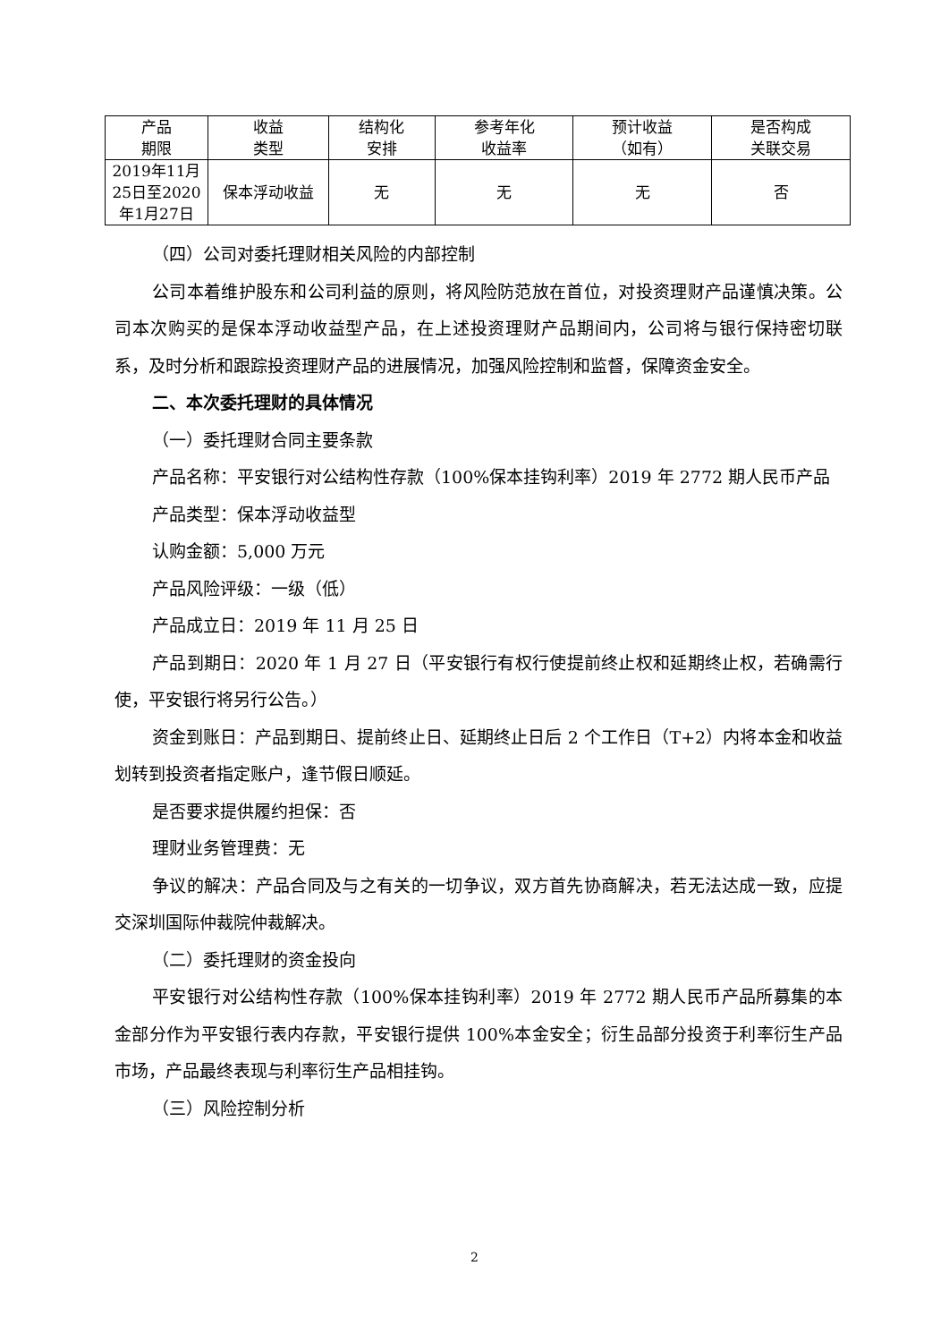| 产品 期限 | 收益 类型 | 结构化 安排 | 参考年化 收益率 | 预计收益 （如有） | 是否构成 关联交易 |
| --- | --- | --- | --- | --- | --- |
| 2019年11月 25日至2020 年1月27日 | 保本浮动收益 | 无 | 无 | 无 | 否 |
（四）公司对委托理财相关风险的内部控制
公司本着维护股东和公司利益的原则，将风险防范放在首位，对投资理财产品谨慎决策。公司本次购买的是保本浮动收益型产品，在上述投资理财产品期间内，公司将与银行保持密切联系，及时分析和跟踪投资理财产品的进展情况，加强风险控制和监督，保障资金安全。
二、本次委托理财的具体情况
（一）委托理财合同主要条款
产品名称：平安银行对公结构性存款（100%保本挂钩利率）2019 年 2772 期人民币产品
产品类型：保本浮动收益型
认购金额：5,000 万元
产品风险评级：一级（低）
产品成立日：2019 年 11 月 25 日
产品到期日：2020 年 1 月 27 日（平安银行有权行使提前终止权和延期终止权，若确需行使，平安银行将另行公告。）
资金到账日：产品到期日、提前终止日、延期终止日后 2 个工作日（T+2）内将本金和收益划转到投资者指定账户，逢节假日顺延。
是否要求提供履约担保：否
理财业务管理费：无
争议的解决：产品合同及与之有关的一切争议，双方首先协商解决，若无法达成一致，应提交深圳国际仲裁院仲裁解决。
（二）委托理财的资金投向
平安银行对公结构性存款（100%保本挂钩利率）2019 年 2772 期人民币产品所募集的本金部分作为平安银行表内存款，平安银行提供 100%本金安全；衍生品部分投资于利率衍生产品市场，产品最终表现与利率衍生产品相挂钩。
（三）风险控制分析
2